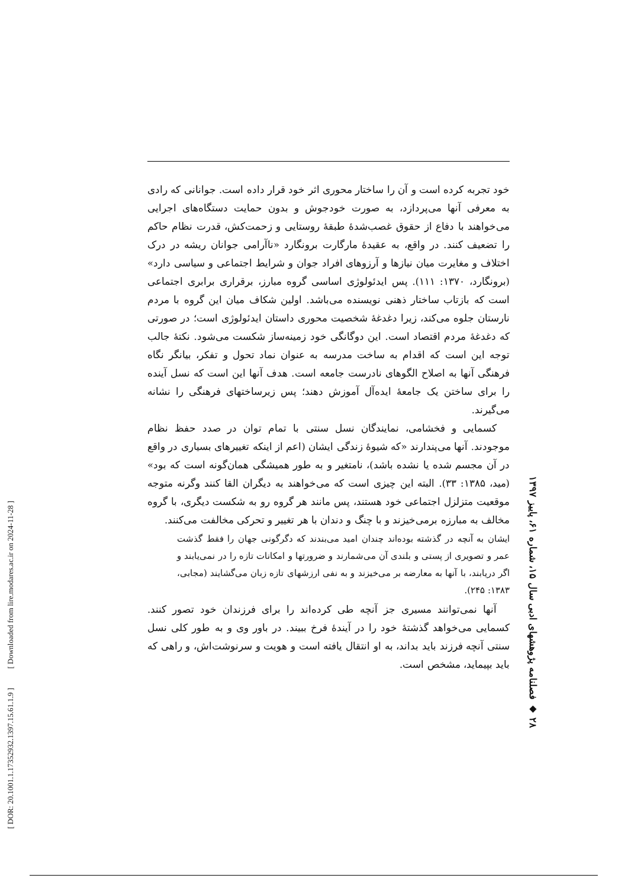خود تجربه کرده است و آن را ساختار محوری اثر خود قرار داده است. جوانانی که رادی به معرفی آنها می‌پردازد، به صورت خودجوش و بدون حمایت دستگاه‌های اجرایی می‌خواهند با دفاع از حقوق غصب‌شدهٔ طبقهٔ روستایی و زحمت‌کش، قدرت نظام حاکم را تضعیف کنند. در واقع، به عقیدهٔ مارگارت برونگارد «ناآرامی جوانان ریشه در درک اختلاف و مغایرت میان نیازها و آرزوهای افراد جوان و شرایط اجتماعی و سیاسی دارد» (برونگارد، ۱۳۷۰: ۱۱۱). پس ایدئولوژی اساسی گروه مبارز، برقراری برابری اجتماعی است که بازتاب ساختار ذهنی نویسنده می‌باشد. اولین شکاف میان این گروه با مردم نارستان جلوه می‌کند، زیرا دغدغهٔ شخصیت محوری داستان ایدئولوژی است؛ در صورتی که دغدغهٔ مردم اقتصاد است. این دوگانگی خود زمینه‌ساز شکست می‌شود. نکتهٔ جالب توجه این است که اقدام به ساخت مدرسه به عنوان نماد تحول و تفکر، بیانگر نگاه فرهنگی آنها به اصلاح الگوهای نادرست جامعه است. هدف آنها این است که نسل آینده را برای ساختن یک جامعهٔ ایده‌آل آموزش دهند؛ پس زیرساختهای فرهنگی را نشانه می‌گیرند.
کسمایی و فخشامی، نمایندگان نسل سنتی با تمام توان در صدد حفظ نظام موجودند. آنها می‌پندارند «که شیوهٔ زندگی ایشان (اعم از اینکه تغییرهای بسیاری در واقع در آن مجسم شده یا نشده باشد)، نامتغیر و به طور همیشگی همان‌گونه است که بود» (مید، ۱۳۸۵: ۳۳). البته این چیزی است که می‌خواهند به دیگران القا کنند وگرنه متوجه موقعیت متزلزل اجتماعی خود هستند، پس مانند هر گروه رو به شکست دیگری، با گروه مخالف به مبارزه برمی‌خیزند و با چنگ و دندان با هر تغییر و تحرکی مخالفت می‌کنند.
ایشان به آنچه در گذشته بوده‌اند چندان امید می‌بندند که دگرگونی جهان را فقط گذشت عمر و تصویری از پستی و بلندی آن می‌شمارند و ضرورتها و امکانات تازه را در نمی‌یابند و اگر دریابند، با آنها به معارضه بر می‌خیزند و به نفی ارزشهای تازه زبان می‌گشایند (مجابی، ۱۳۸۳: ۲۴۵).
آنها نمی‌توانند مسیری جز آنچه طی کرده‌اند را برای فرزندان خود تصور کنند. کسمایی می‌خواهد گذشتهٔ خود را در آیندهٔ فرخ ببیند. در باور وی و به طور کلی نسل سنتی آنچه فرزند باید بداند، به او انتقال یافته است و هویت و سرنوشت‌اش، و راهی که باید بپیماید، مشخص است.
۲۸ ◆ فصلنامه پژوهشهای ادبی سال ۱۵، شماره ۶۱، پاییز ۱۳۹۷
[ DOR: 20.1001.1.17352932.1397.15.61.1.9 ] [ Downloaded from lire.modares.ac.ir on 2024-11-28 ]